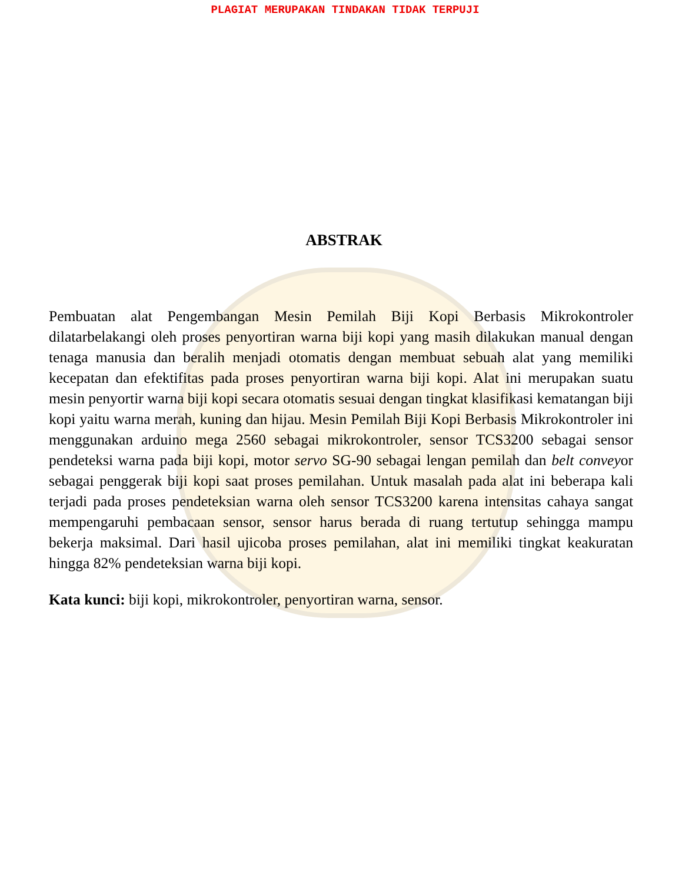PLAGIAT MERUPAKAN TINDAKAN TIDAK TERPUJI
ABSTRAK
Pembuatan alat Pengembangan Mesin Pemilah Biji Kopi Berbasis Mikrokontroler dilatarbelakangi oleh proses penyortiran warna biji kopi yang masih dilakukan manual dengan tenaga manusia dan beralih menjadi otomatis dengan membuat sebuah alat yang memiliki kecepatan dan efektifitas pada proses penyortiran warna biji kopi. Alat ini merupakan suatu mesin penyortir warna biji kopi secara otomatis sesuai dengan tingkat klasifikasi kematangan biji kopi yaitu warna merah, kuning dan hijau. Mesin Pemilah Biji Kopi Berbasis Mikrokontroler ini menggunakan arduino mega 2560 sebagai mikrokontroler, sensor TCS3200 sebagai sensor pendeteksi warna pada biji kopi, motor servo SG-90 sebagai lengan pemilah dan belt conveyor sebagai penggerak biji kopi saat proses pemilahan. Untuk masalah pada alat ini beberapa kali terjadi pada proses pendeteksian warna oleh sensor TCS3200 karena intensitas cahaya sangat mempengaruhi pembacaan sensor, sensor harus berada di ruang tertutup sehingga mampu bekerja maksimal. Dari hasil ujicoba proses pemilahan, alat ini memiliki tingkat keakuratan hingga 82% pendeteksian warna biji kopi.
Kata kunci: biji kopi, mikrokontroler, penyortiran warna, sensor.